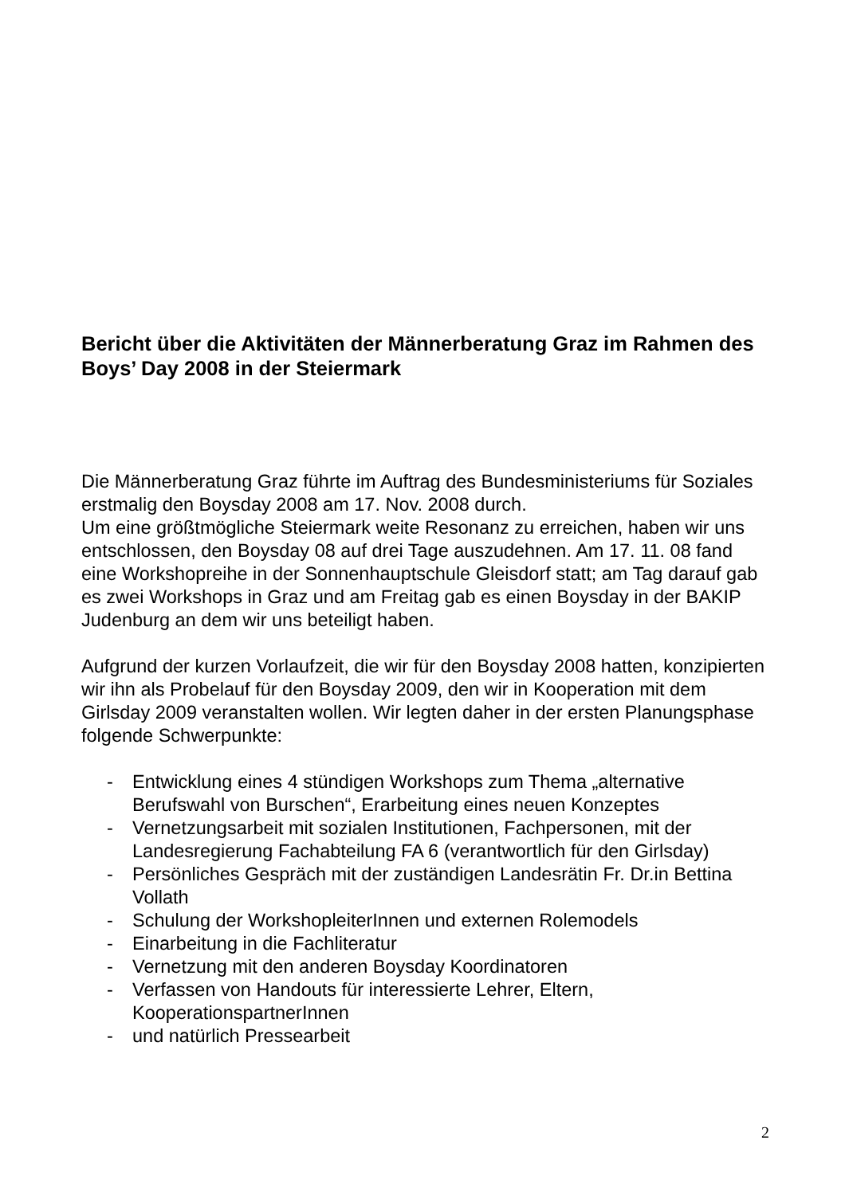Bericht über die Aktivitäten der Männerberatung Graz im Rahmen des Boys’ Day 2008 in der Steiermark
Die Männerberatung Graz führte im Auftrag des Bundesministeriums für Soziales erstmalig den Boysday 2008 am 17. Nov. 2008 durch.
Um eine größtmögliche Steiermark weite Resonanz zu erreichen, haben wir uns entschlossen, den Boysday 08 auf drei Tage auszudehnen. Am 17. 11. 08 fand eine Workshopreihe in der Sonnenhauptschule Gleisdorf statt; am Tag darauf gab es zwei Workshops in Graz und am Freitag gab es einen Boysday in der BAKIP Judenburg an dem wir uns beteiligt haben.
Aufgrund der kurzen Vorlaufzeit, die wir für den Boysday 2008 hatten, konzipierten wir ihn als Probelauf für den Boysday 2009, den wir in Kooperation mit dem Girlsday 2009 veranstalten wollen. Wir legten daher in der ersten Planungsphase folgende Schwerpunkte:
- Entwicklung eines 4 stündigen Workshops zum Thema „alternative Berufswahl von Burschen“, Erarbeitung eines neuen Konzeptes
- Vernetzungsarbeit mit sozialen Institutionen, Fachpersonen, mit der Landesregierung Fachabteilung FA 6 (verantwortlich für den Girlsday)
- Persönliches Gespräch mit der zuständigen Landesrätin Fr. Dr.in Bettina Vollath
- Schulung der WorkshopleiterInnen und externen Rolemodels
- Einarbeitung in die Fachliteratur
- Vernetzung mit den anderen Boysday Koordinatoren
- Verfassen von Handouts für interessierte Lehrer, Eltern, KooperationspartnerInnen
- und natürlich Pressearbeit
2